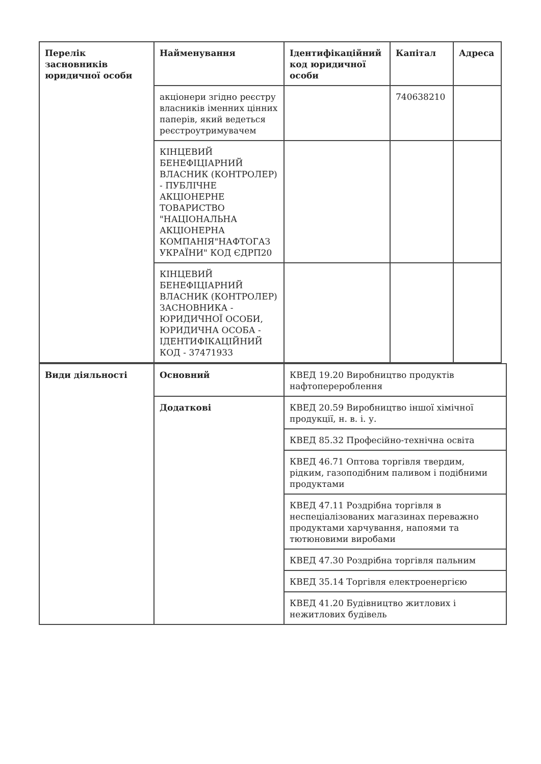| Перелік засновників юридичної особи | Найменування | Ідентифікаційний код юридичної особи | Капітал | Адреса |
| --- | --- | --- | --- | --- |
| | акціонери згідно реєстру власників іменних цінних паперів, який ведеться реєстроутримувачем | | 740638210 | |
| | КІНЦЕВИЙ БЕНЕФІЦІАРНИЙ ВЛАСНИК (КОНТРОЛЕР) - ПУБЛІЧНЕ АКЦІОНЕРНЕ ТОВАРИСТВО "НАЦІОНАЛЬНА АКЦІОНЕРНА КОМПАНІЯ"НАФТОГАЗ УКРАЇНИ" КОД ЄДРП20 | | | |
| | КІНЦЕВИЙ БЕНЕФІЦІАРНИЙ ВЛАСНИК (КОНТРОЛЕР) ЗАСНОВНИКА - ЮРИДИЧНОЇ ОСОБИ, ЮРИДИЧНА ОСОБА - ІДЕНТИФІКАЦІЙНИЙ КОД - 37471933 | | | |
| Види діяльності | Основний | КВЕД 19.20 Виробництво продуктів нафтоперероблення |
| | Додаткові | КВЕД 20.59 Виробництво іншої хімічної продукції, н. в. і. у. |
| | | КВЕД 85.32 Професійно-технічна освіта |
| | | КВЕД 46.71 Оптова торгівля твердим, рідким, газоподібним паливом і подібними продуктами |
| | | КВЕД 47.11 Роздрібна торгівля в неспеціалізованих магазинах переважно продуктами харчування, напоями та тютюновими виробами |
| | | КВЕД 47.30 Роздрібна торгівля пальним |
| | | КВЕД 35.14 Торгівля електроенергією |
| | | КВЕД 41.20 Будівництво житлових і нежитлових будівель |